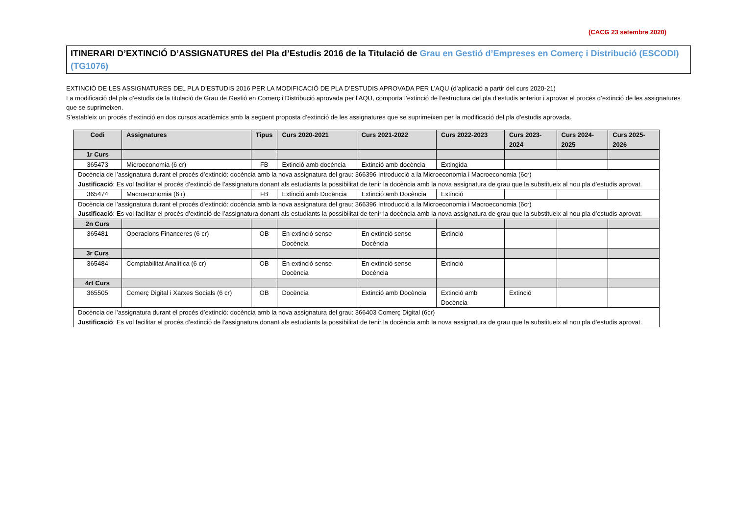(CACG 23 setembre 2020)
ITINERARI D’EXTINCIÓ D’ASSIGNATURES del Pla d’Estudis 2016 de la Titulació de Grau en Gestió d’Empreses en Comerç i Distribució (ESCODI) (TG1076)
EXTINCIÓ DE LES ASSIGNATURES DEL PLA D’ESTUDIS 2016 PER LA MODIFICACIÓ DE PLA D’ESTUDIS APROVADA PER L’AQU (d’aplicació a partir del curs 2020-21)
La modificació del pla d’estudis de la titulació de Grau de Gestió en Comerç i Distribució aprovada per l’AQU, comporta l’extinció de l’estructura del pla d’estudis anterior i aprovar el procés d’extinció de les assignatures que se suprimeixen.
S’estableix un procés d’extinció en dos cursos acadèmics amb la següent proposta d’extinció de les assignatures que se suprimeixen per la modificació del pla d’estudis aprovada.
| Codi | Assignatures | Tipus | Curs 2020-2021 | Curs 2021-2022 | Curs 2022-2023 | Curs 2023-2024 | Curs 2024-2025 | Curs 2025-2026 |
| --- | --- | --- | --- | --- | --- | --- | --- | --- |
| 1r Curs | | | | | | | | |
| 365473 | Microeconomia (6 cr) | FB | Extinció amb docència | Extinció amb docència | Extingida | | | |
| Docència de l’assignatura durant el procés d’extinció: docència amb la nova assignatura del grau: 366396 Introducció a la Microeconomia i Macroeconomia (6cr) Justificació : Es vol facilitar el procés d’extinció de l’assignatura donant als estudiants la possibilitat de tenir la docència amb la nova assignatura de grau que la substitueix al nou pla d’estudis aprovat. | | | | | | | | |
| 365474 | Macroeconomia (6 r) | FB | Extinció amb Docència | Extinció amb Docència | Extinció | | | |
| Docència de l’assignatura durant el procés d’extinció: docència amb la nova assignatura del grau: 366396 Introducció a la Microeconomia i Macroeconomia (6cr) Justificació : Es vol facilitar el procés d’extinció de l’assignatura donant als estudiants la possibilitat de tenir la docència amb la nova assignatura de grau que la substitueix al nou pla d’estudis aprovat. | | | | | | | | |
| 2n Curs | | | | | | | | |
| 365481 | Operacions Financeres (6 cr) | OB | En extinció sense Docència | En extinció sense Docència | Extinció | | | |
| 3r Curs | | | | | | | | |
| 365484 | Comptabilitat Analítica (6 cr) | OB | En extinció sense Docència | En extinció sense Docència | Extinció | | | |
| 4rt Curs | | | | | | | | |
| 365505 | Comerç Digital i Xarxes Socials (6 cr) | OB | Docència | Extinció amb Docència | Extinció amb Docència | Extinció | | |
| Docència de l’assignatura durant el procés d’extinció: docència amb la nova assignatura del grau: 366403 Comerç Digital (6cr) Justificació : Es vol facilitar el procés d’extinció de l’assignatura donant als estudiants la possibilitat de tenir la docència amb la nova assignatura de grau que la substitueix al nou pla d’estudis aprovat. | | | | | | | | |